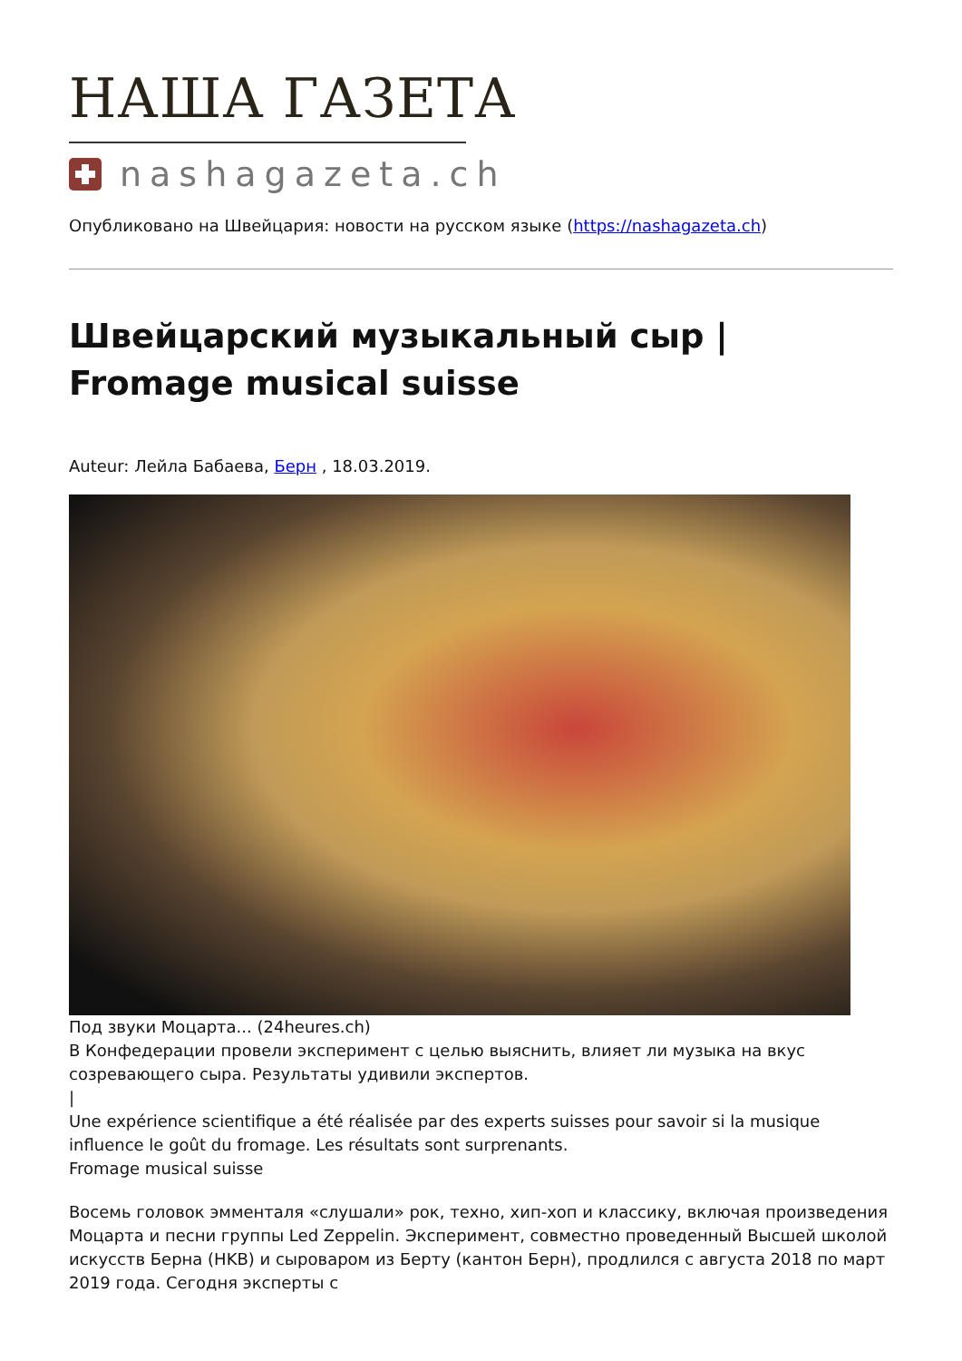НАША ГАЗЕТА
nashagazeta.ch
Опубликовано на Швейцария: новости на русском языке (https://nashagazeta.ch)
Швейцарский музыкальный сыр | Fromage musical suisse
Auteur: Лейла Бабаева, Берн , 18.03.2019.
Под звуки Моцарта... (24heures.ch)
В Конфедерации провели эксперимент с целью выяснить, влияет ли музыка на вкус созревающего сыра. Результаты удивили экспертов.
|
Une expérience scientifique a été réalisée par des experts suisses pour savoir si la musique influence le goût du fromage. Les résultats sont surprenants.
Fromage musical suisse
Восемь головок эмменталя «слушали» рок, техно, хип-хоп и классику, включая произведения Моцарта и песни группы Led Zeppelin. Эксперимент, совместно проведенный Высшей школой искусств Берна (HKB) и сыроваром из Берту (кантон Берн), продлился с августа 2018 по март 2019 года. Сегодня эксперты с